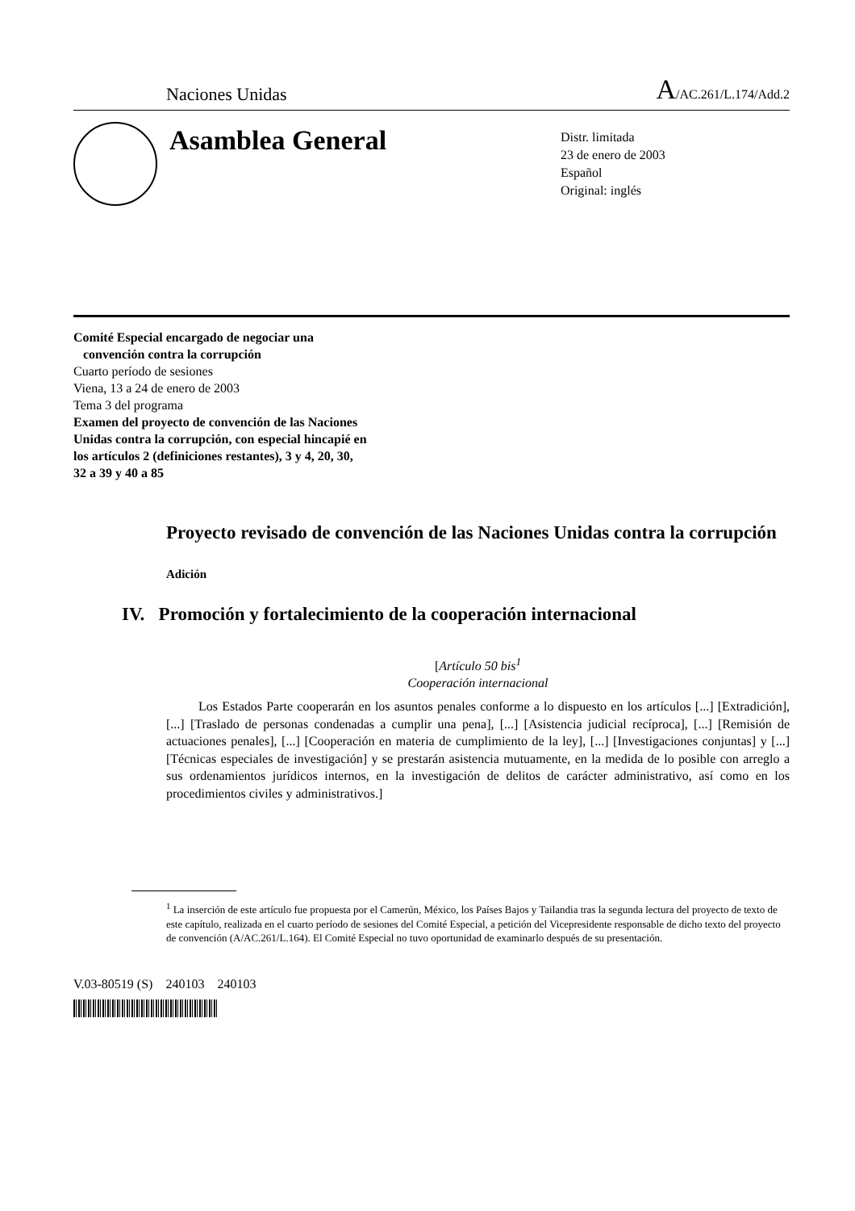Naciones Unidas A/AC.261/L.174/Add.2
Asamblea General
Distr. limitada
23 de enero de 2003
Español
Original: inglés
Comité Especial encargado de negociar una
convención contra la corrupción
Cuarto período de sesiones
Viena, 13 a 24 de enero de 2003
Tema 3 del programa
Examen del proyecto de convención de las Naciones
Unidas contra la corrupción, con especial hincapié en
los artículos 2 (definiciones restantes), 3 y 4, 20, 30,
32 a 39 y 40 a 85
Proyecto revisado de convención de las Naciones Unidas contra la corrupción
Adición
IV. Promoción y fortalecimiento de la cooperación internacional
[Artículo 50 bis<sup>1</sup>
Cooperación internacional
Los Estados Parte cooperarán en los asuntos penales conforme a lo dispuesto en los artículos [...] [Extradición], [...] [Traslado de personas condenadas a cumplir una pena], [...] [Asistencia judicial recíproca], [...] [Remisión de actuaciones penales], [...] [Cooperación en materia de cumplimiento de la ley], [...] [Investigaciones conjuntas] y [...] [Técnicas especiales de investigación] y se prestarán asistencia mutuamente, en la medida de lo posible con arreglo a sus ordenamientos jurídicos internos, en la investigación de delitos de carácter administrativo, así como en los procedimientos civiles y administrativos.]
<sup>1</sup> La inserción de este artículo fue propuesta por el Camerún, México, los Países Bajos y Tailandia tras la segunda lectura del proyecto de texto de este capítulo, realizada en el cuarto período de sesiones del Comité Especial, a petición del Vicepresidente responsable de dicho texto del proyecto de convención (A/AC.261/L.164). El Comité Especial no tuvo oportunidad de examinarlo después de su presentación.
V.03-80519 (S) 240103 240103